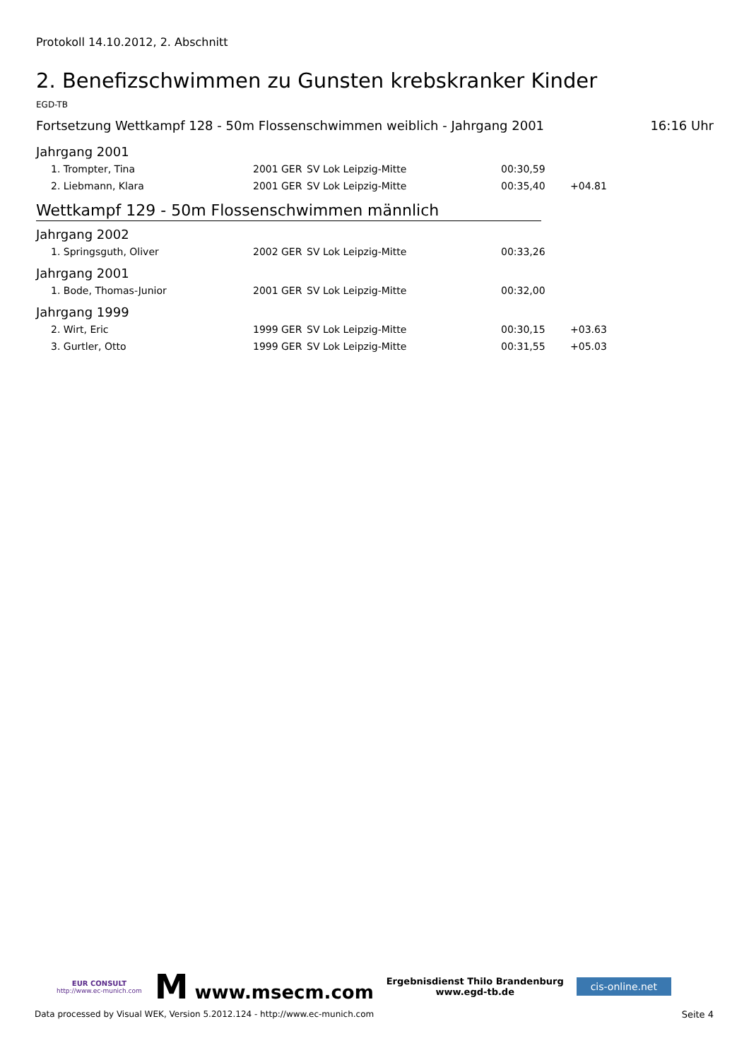Protokoll 14.10.2012, 2. Abschnitt
2. Benefizschwimmen zu Gunsten krebskranker Kinder
EGD-TB
Fortsetzung Wettkampf 128 - 50m Flossenschwimmen weiblich - Jahrgang 2001 16:16 Uhr
Jahrgang 2001
| 1. Trompter, Tina | 2001 | GER | SV Lok Leipzig-Mitte | 00:30,59 | |
| 2. Liebmann, Klara | 2001 | GER | SV Lok Leipzig-Mitte | 00:35,40 | +04.81 |
Wettkampf 129 - 50m Flossenschwimmen männlich
Jahrgang 2002
| 1. Springsguth, Oliver | 2002 | GER | SV Lok Leipzig-Mitte | 00:33,26 | |
Jahrgang 2001
| 1. Bode, Thomas-Junior | 2001 | GER | SV Lok Leipzig-Mitte | 00:32,00 | |
Jahrgang 1999
| 2. Wirt, Eric | 1999 | GER | SV Lok Leipzig-Mitte | 00:30,15 | +03.63 |
| 3. Gurtler, Otto | 1999 | GER | SV Lok Leipzig-Mitte | 00:31,55 | +05.03 |
EUR CONSULT
http://www.ec-munich.com
M www.msecm.com
Ergebnisdienst Thilo Brandenburg
www.egd-tb.de
cis-online.net
Data processed by Visual WEK, Version 5.2012.124 - http://www.ec-munich.com Seite 4